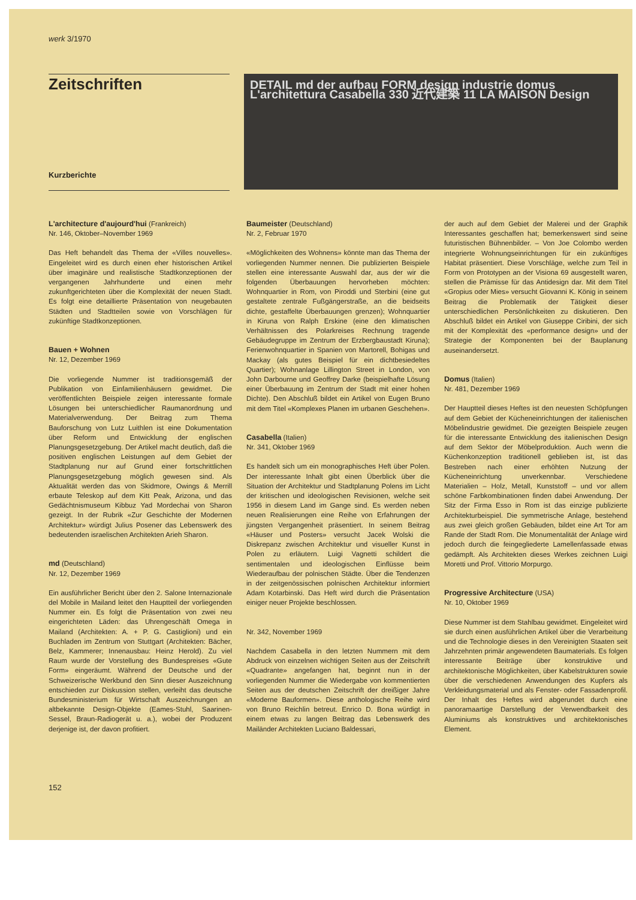werk 3/1970
Zeitschriften
Kurzberichte
DETAIL md der aufbau FORM design industrie domus L'architettura Casabella 330 近代建築 11 LA MAISON Design
L'architecture d'aujourd'hui (Frankreich)
Nr. 146, Oktober–November 1969
Das Heft behandelt das Thema der «Villes nouvelles». Eingeleitet wird es durch einen eher historischen Artikel über imaginäre und realistische Stadtkonzeptionen der vergangenen Jahrhunderte und einen mehr zukunftgerichteten über die Komplexität der neuen Stadt. Es folgt eine detaillierte Präsentation von neugebauten Städten und Stadtteilen sowie von Vorschlägen für zukünftige Stadtkonzeptionen.
Bauen + Wohnen
Nr. 12, Dezember 1969
Die vorliegende Nummer ist traditionsgemäß der Publikation von Einfamilienhäusern gewidmet. Die veröffentlichten Beispiele zeigen interessante formale Lösungen bei unterschiedlicher Raumanordnung und Materialverwendung. Der Beitrag zum Thema Bauforschung von Lutz Luithlen ist eine Dokumentation über Reform und Entwicklung der englischen Planungsgesetzgebung. Der Artikel macht deutlich, daß die positiven englischen Leistungen auf dem Gebiet der Stadtplanung nur auf Grund einer fortschrittlichen Planungsgesetzgebung möglich gewesen sind. Als Aktualität werden das von Skidmore, Owings & Merrill erbaute Teleskop auf dem Kitt Peak, Arizona, und das Gedächtnismuseum Kibbuz Yad Mordechai von Sharon gezeigt. In der Rubrik «Zur Geschichte der Modernen Architektur» würdigt Julius Posener das Lebenswerk des bedeutenden israelischen Architekten Arieh Sharon.
md (Deutschland)
Nr. 12, Dezember 1969
Ein ausführlicher Bericht über den 2. Salone Internazionale del Mobile in Mailand leitet den Hauptteil der vorliegenden Nummer ein. Es folgt die Präsentation von zwei neu eingerichteten Läden: das Uhrengeschäft Omega in Mailand (Architekten: A. + P. G. Castiglioni) und ein Buchladen im Zentrum von Stuttgart (Architekten: Bächer, Belz, Kammerer; Innenausbau: Heinz Herold). Zu viel Raum wurde der Vorstellung des Bundespreises «Gute Form» eingeräumt. Während der Deutsche und der Schweizerische Werkbund den Sinn dieser Auszeichnung entschieden zur Diskussion stellen, verleiht das deutsche Bundesministerium für Wirtschaft Auszeichnungen an altbekannte Design-Objekte (Eames-Stuhl, Saarinen-Sessel, Braun-Radiogerät u. a.), wobei der Produzent derjenige ist, der davon profitiert.
Baumeister (Deutschland)
Nr. 2, Februar 1970
«Möglichkeiten des Wohnens» könnte man das Thema der vorliegenden Nummer nennen. Die publizierten Beispiele stellen eine interessante Auswahl dar, aus der wir die folgenden Überbauungen hervorheben möchten: Wohnquartier in Rom, von Piroddi und Sterbini (eine gut gestaltete zentrale Fußgängerstraße, an die beidseits dichte, gestaffelte Überbauungen grenzen); Wohnquartier in Kiruna von Ralph Erskine (eine den klimatischen Verhältnissen des Polarkreises Rechnung tragende Gebäudegruppe im Zentrum der Erzbergbaustadt Kiruna); Ferienwohnquartier in Spanien von Martorell, Bohigas und Mackay (als gutes Beispiel für ein dichtbesiedeltes Quartier); Wohnanlage Lillington Street in London, von John Darbourne und Geoffrey Darke (beispielhafte Lösung einer Überbauung im Zentrum der Stadt mit einer hohen Dichte). Den Abschluß bildet ein Artikel von Eugen Bruno mit dem Titel «Komplexes Planen im urbanen Geschehen».
Casabella (Italien)
Nr. 341, Oktober 1969
Es handelt sich um ein monographisches Heft über Polen. Der interessante Inhalt gibt einen Überblick über die Situation der Architektur und Stadtplanung Polens im Licht der kritischen und ideologischen Revisionen, welche seit 1956 in diesem Land im Gange sind. Es werden neben neuen Realisierungen eine Reihe von Erfahrungen der jüngsten Vergangenheit präsentiert. In seinem Beitrag «Häuser und Posters» versucht Jacek Wolski die Diskrepanz zwischen Architektur und visueller Kunst in Polen zu erläutern. Luigi Vagnetti schildert die sentimentalen und ideologischen Einflüsse beim Wiederaufbau der polnischen Städte. Über die Tendenzen in der zeitgenössischen polnischen Architektur informiert Adam Kotarbinski. Das Heft wird durch die Präsentation einiger neuer Projekte beschlossen.
Nr. 342, November 1969
Nachdem Casabella in den letzten Nummern mit dem Abdruck von einzelnen wichtigen Seiten aus der Zeitschrift «Quadrante» angefangen hat, beginnt nun in der vorliegenden Nummer die Wiedergabe von kommentierten Seiten aus der deutschen Zeitschrift der dreißiger Jahre «Moderne Bauformen». Diese anthologische Reihe wird von Bruno Reichlin betreut. Enrico D. Bona würdigt in einem etwas zu langen Beitrag das Lebenswerk des Mailänder Architekten Luciano Baldessari,
der auch auf dem Gebiet der Malerei und der Graphik Interessantes geschaffen hat; bemerkenswert sind seine futuristischen Bühnenbilder. – Von Joe Colombo werden integrierte Wohnungseinrichtungen für ein zukünftiges Habitat präsentiert. Diese Vorschläge, welche zum Teil in Form von Prototypen an der Visiona 69 ausgestellt waren, stellen die Prämisse für das Antidesign dar. Mit dem Titel «Gropius oder Mies» versucht Giovanni K. König in seinem Beitrag die Problematik der Tätigkeit dieser unterschiedlichen Persönlichkeiten zu diskutieren. Den Abschluß bildet ein Artikel von Giuseppe Ciribini, der sich mit der Komplexität des «performance design» und der Strategie der Komponenten bei der Bauplanung auseinandersetzt.
Domus (Italien)
Nr. 481, Dezember 1969
Der Hauptteil dieses Heftes ist den neuesten Schöpfungen auf dem Gebiet der Kücheneinrichtungen der italienischen Möbelindustrie gewidmet. Die gezeigten Beispiele zeugen für die interessante Entwicklung des italienischen Design auf dem Sektor der Möbelproduktion. Auch wenn die Küchenkonzeption traditionell geblieben ist, ist das Bestreben nach einer erhöhten Nutzung der Kücheneinrichtung unverkennbar. Verschiedene Materialien – Holz, Metall, Kunststoff – und vor allem schöne Farbkombinationen finden dabei Anwendung. Der Sitz der Firma Esso in Rom ist das einzige publizierte Architekturbeispiel. Die symmetrische Anlage, bestehend aus zwei gleich großen Gebäuden, bildet eine Art Tor am Rande der Stadt Rom. Die Monumentalität der Anlage wird jedoch durch die feingegliederte Lamellenfassade etwas gedämpft. Als Architekten dieses Werkes zeichnen Luigi Moretti und Prof. Vittorio Morpurgo.
Progressive Architecture (USA)
Nr. 10, Oktober 1969
Diese Nummer ist dem Stahlbau gewidmet. Eingeleitet wird sie durch einen ausführlichen Artikel über die Verarbeitung und die Technologie dieses in den Vereinigten Staaten seit Jahrzehnten primär angewendeten Baumaterials. Es folgen interessante Beiträge über konstruktive und architektonische Möglichkeiten, über Kabelstrukturen sowie über die verschiedenen Anwendungen des Kupfers als Verkleidungsmaterial und als Fenster- oder Fassadenprofil. Der Inhalt des Heftes wird abgerundet durch eine panoramaartige Darstellung der Verwendbarkeit des Aluminiums als konstruktives und architektonisches Element.
152